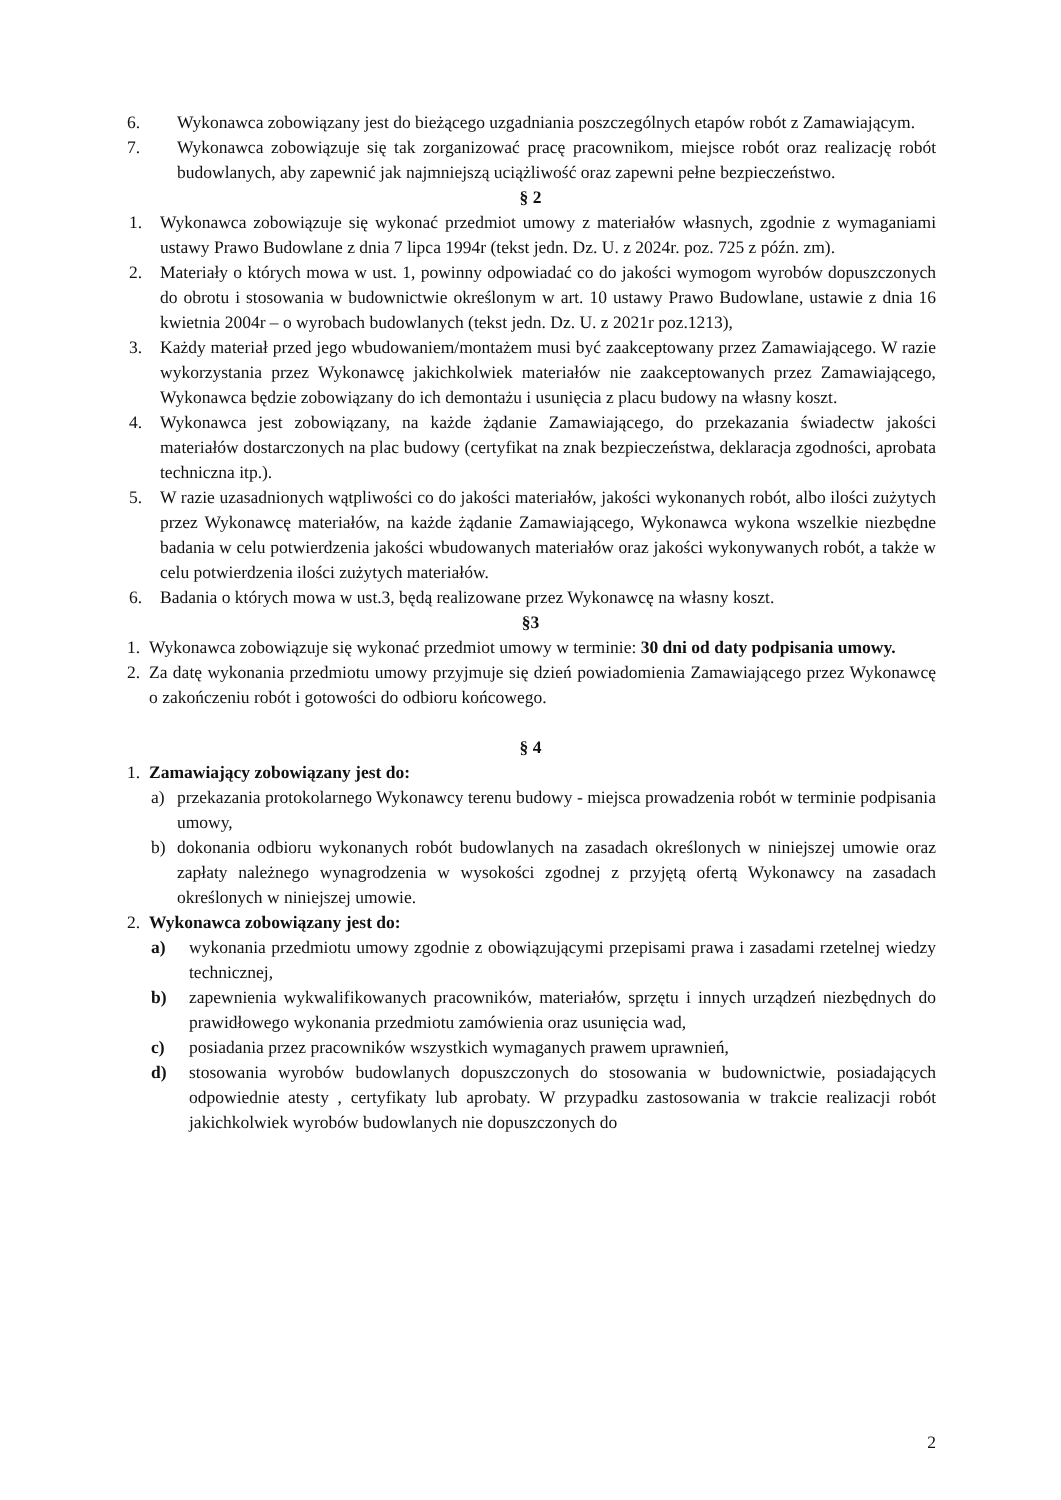6. Wykonawca zobowiązany jest do bieżącego uzgadniania poszczególnych etapów robót z Zamawiającym.
7. Wykonawca zobowiązuje się tak zorganizować pracę pracownikom, miejsce robót oraz realizację robót budowlanych, aby zapewnić jak najmniejszą uciążliwość oraz zapewni pełne bezpieczeństwo.
§ 2
1. Wykonawca zobowiązuje się wykonać przedmiot umowy z materiałów własnych, zgodnie z wymaganiami ustawy Prawo Budowlane z dnia 7 lipca 1994r (tekst jedn. Dz. U. z 2024r. poz. 725 z późn. zm).
2. Materiały o których mowa w ust. 1, powinny odpowiadać co do jakości wymogom wyrobów dopuszczonych do obrotu i stosowania w budownictwie określonym w art. 10 ustawy Prawo Budowlane, ustawie z dnia 16 kwietnia 2004r – o wyrobach budowlanych (tekst jedn. Dz. U. z 2021r poz.1213),
3. Każdy materiał przed jego wbudowaniem/montażem musi być zaakceptowany przez Zamawiającego. W razie wykorzystania przez Wykonawcę jakichkolwiek materiałów nie zaakceptowanych przez Zamawiającego, Wykonawca będzie zobowiązany do ich demontażu i usunięcia z placu budowy na własny koszt.
4. Wykonawca jest zobowiązany, na każde żądanie Zamawiającego, do przekazania świadectw jakości materiałów dostarczonych na plac budowy (certyfikat na znak bezpieczeństwa, deklaracja zgodności, aprobata techniczna itp.).
5. W razie uzasadnionych wątpliwości co do jakości materiałów, jakości wykonanych robót, albo ilości zużytych przez Wykonawcę materiałów, na każde żądanie Zamawiającego, Wykonawca wykona wszelkie niezbędne badania w celu potwierdzenia jakości wbudowanych materiałów oraz jakości wykonywanych robót, a także w celu potwierdzenia ilości zużytych materiałów.
6. Badania o których mowa w ust.3, będą realizowane przez Wykonawcę na własny koszt.
§3
1. Wykonawca zobowiązuje się wykonać przedmiot umowy w terminie: 30 dni od daty podpisania umowy.
2. Za datę wykonania przedmiotu umowy przyjmuje się dzień powiadomienia Zamawiającego przez Wykonawcę o zakończeniu robót i gotowości do odbioru końcowego.
§ 4
1. Zamawiający zobowiązany jest do:
a) przekazania protokolarnego Wykonawcy terenu budowy - miejsca prowadzenia robót w terminie podpisania umowy,
b) dokonania odbioru wykonanych robót budowlanych na zasadach określonych w niniejszej umowie oraz zapłaty należnego wynagrodzenia w wysokości zgodnej z przyjętą ofertą Wykonawcy na zasadach określonych w niniejszej umowie.
2. Wykonawca zobowiązany jest do:
a) wykonania przedmiotu umowy zgodnie z obowiązującymi przepisami prawa i zasadami rzetelnej wiedzy technicznej,
b) zapewnienia wykwalifikowanych pracowników, materiałów, sprzętu i innych urządzeń niezbędnych do prawidłowego wykonania przedmiotu zamówienia oraz usunięcia wad,
c) posiadania przez pracowników wszystkich wymaganych prawem uprawnień,
d) stosowania wyrobów budowlanych dopuszczonych do stosowania w budownictwie, posiadających odpowiednie atesty , certyfikaty lub aprobaty. W przypadku zastosowania w trakcie realizacji robót jakichkolwiek wyrobów budowlanych nie dopuszczonych do
2